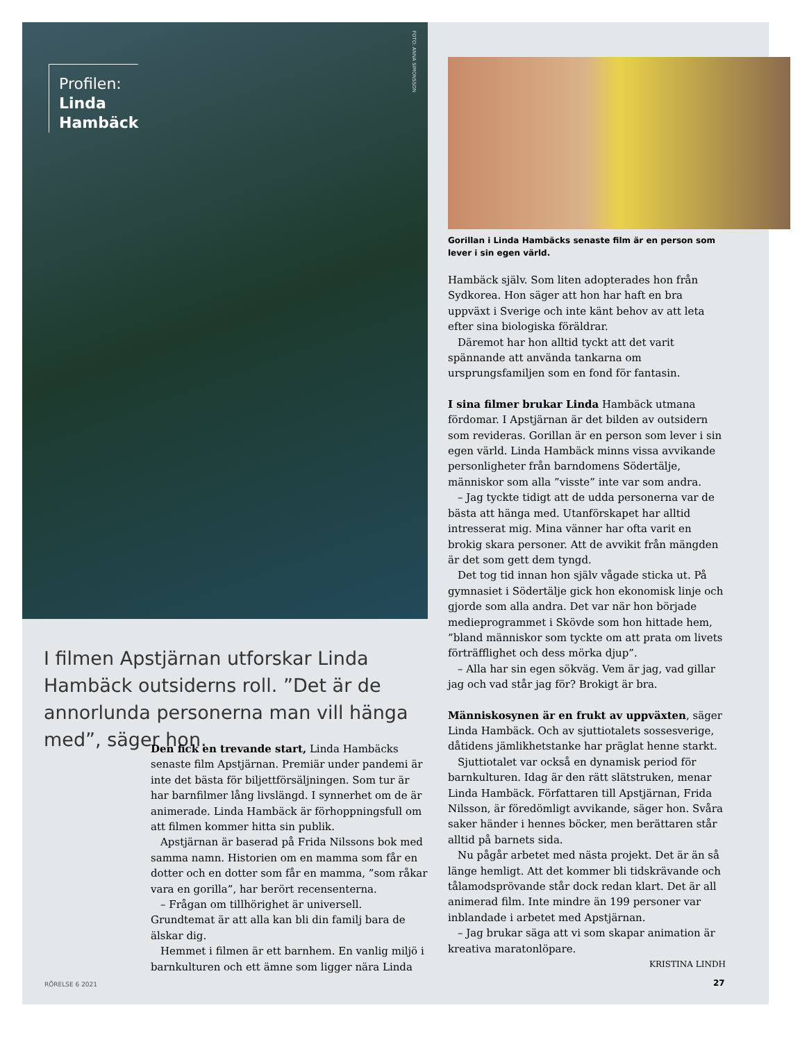Profilen:
Linda
Hambäck
FOTO: ANNA SIMONSSON
Gorillan i Linda Hambäcks senaste film är en person som lever i sin egen värld.
I filmen Apstjärnan utforskar Linda Hambäck outsiderns roll. ”Det är de annorlunda personerna man vill hänga med”, säger hon.
Den fick en trevande start, Linda Hambäcks senaste film Apstjärnan. Premiär under pandemi är inte det bästa för biljettförsäljningen. Som tur är har barnfilmer lång livslängd. I synnerhet om de är animerade. Linda Hambäck är förhoppningsfull om att filmen kommer hitta sin publik.
Apstjärnan är baserad på Frida Nilssons bok med samma namn. Historien om en mamma som får en dotter och en dotter som får en mamma, ”som råkar vara en gorilla”, har berört recensenterna.
– Frågan om tillhörighet är universell. Grundtemat är att alla kan bli din familj bara de älskar dig.
Hemmet i filmen är ett barnhem. En vanlig miljö i barnkulturen och ett ämne som ligger nära Linda
Hambäck själv. Som liten adopterades hon från Sydkorea. Hon säger att hon har haft en bra uppväxt i Sverige och inte känt behov av att leta efter sina biologiska föräldrar.
Däremot har hon alltid tyckt att det varit spännande att använda tankarna om ursprungsfamiljen som en fond för fantasin.
I sina filmer brukar Linda Hambäck utmana fördomar. I Apstjärnan är det bilden av outsidern som revideras. Gorillan är en person som lever i sin egen värld. Linda Hambäck minns vissa avvikande personligheter från barndomens Södertälje, människor som alla ”visste” inte var som andra.
– Jag tyckte tidigt att de udda personerna var de bästa att hänga med. Utanförskapet har alltid intresserat mig. Mina vänner har ofta varit en brokig skara personer. Att de avvikit från mängden är det som gett dem tyngd.
Det tog tid innan hon själv vågade sticka ut. På gymnasiet i Södertälje gick hon ekonomisk linje och gjorde som alla andra. Det var när hon började medieprogrammet i Skövde som hon hittade hem, ”bland människor som tyckte om att prata om livets förträfflighet och dess mörka djup”.
– Alla har sin egen sökväg. Vem är jag, vad gillar jag och vad står jag för? Brokigt är bra.
Människosynen är en frukt av uppväxten, säger Linda Hambäck. Och av sjuttiotalets sossesverige, dåtidens jämlikhetstanke har präglat henne starkt.
Sjuttiotalet var också en dynamisk period för barnkulturen. Idag är den rätt slätstruken, menar Linda Hambäck. Författaren till Apstjärnan, Frida Nilsson, är föredömligt avvikande, säger hon. Svåra saker händer i hennes böcker, men berättaren står alltid på barnets sida.
Nu pågår arbetet med nästa projekt. Det är än så länge hemligt. Att det kommer bli tidskrävande och tålamodsprövande står dock redan klart. Det är all animerad film. Inte mindre än 199 personer var inblandade i arbetet med Apstjärnan.
– Jag brukar säga att vi som skapar animation är kreativa maratonlöpare.
KRISTINA LINDH
RÖRELSE 6 2021 27